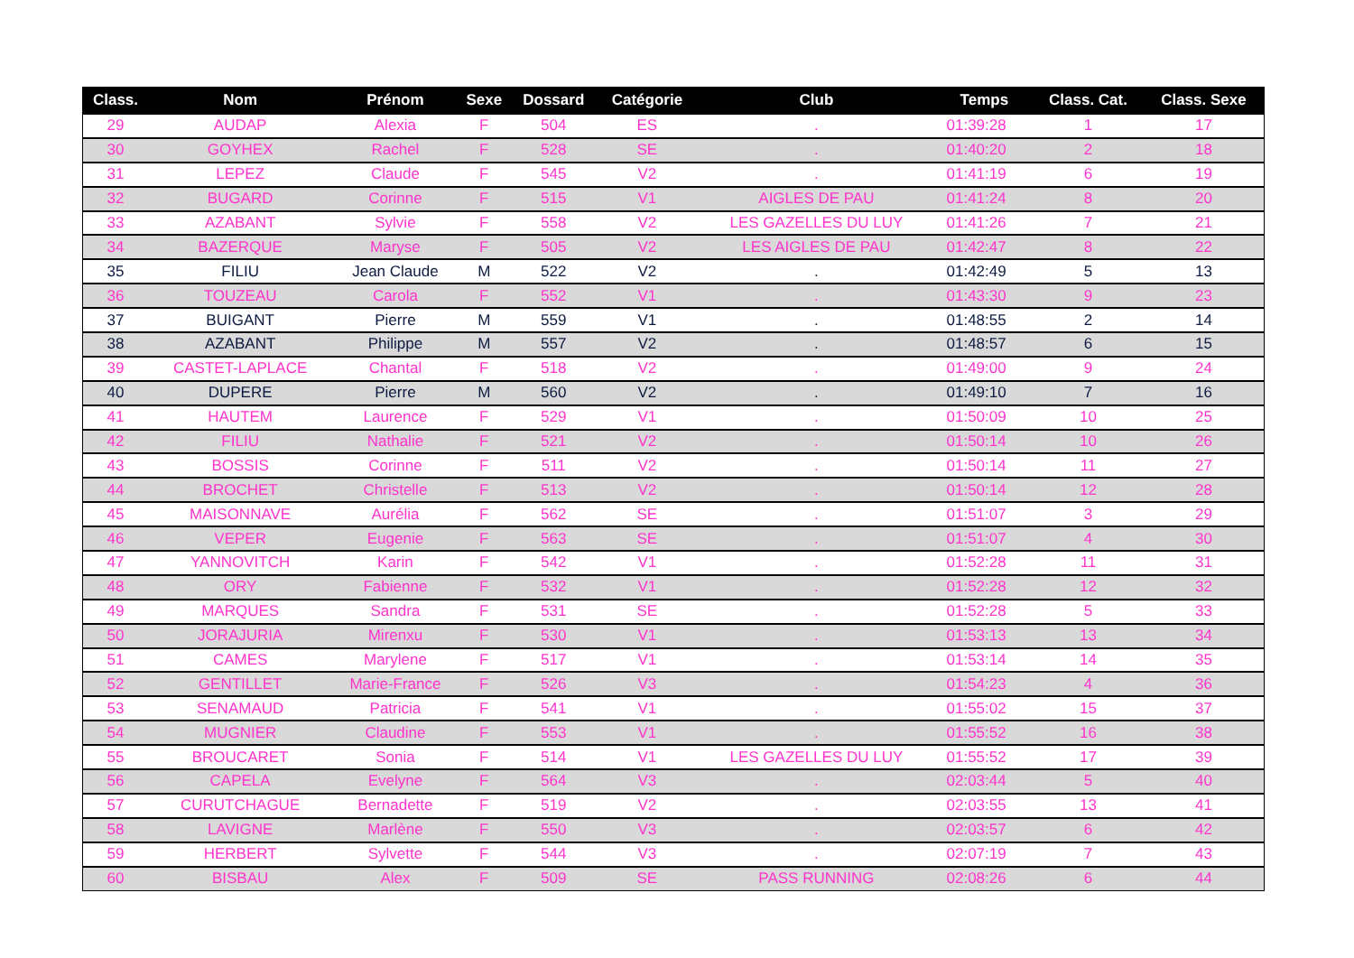| Class. | Nom | Prénom | Sexe | Dossard | Catégorie | Club | Temps | Class. Cat. | Class. Sexe |
| --- | --- | --- | --- | --- | --- | --- | --- | --- | --- |
| 29 | AUDAP | Alexia | F | 504 | ES | . | 01:39:28 | 1 | 17 |
| 30 | GOYHEX | Rachel | F | 528 | SE | . | 01:40:20 | 2 | 18 |
| 31 | LEPEZ | Claude | F | 545 | V2 | . | 01:41:19 | 6 | 19 |
| 32 | BUGARD | Corinne | F | 515 | V1 | AIGLES DE PAU | 01:41:24 | 8 | 20 |
| 33 | AZABANT | Sylvie | F | 558 | V2 | LES GAZELLES DU LUY | 01:41:26 | 7 | 21 |
| 34 | BAZERQUE | Maryse | F | 505 | V2 | LES AIGLES DE PAU | 01:42:47 | 8 | 22 |
| 35 | FILIU | Jean Claude | M | 522 | V2 | . | 01:42:49 | 5 | 13 |
| 36 | TOUZEAU | Carola | F | 552 | V1 | . | 01:43:30 | 9 | 23 |
| 37 | BUIGANT | Pierre | M | 559 | V1 | . | 01:48:55 | 2 | 14 |
| 38 | AZABANT | Philippe | M | 557 | V2 | . | 01:48:57 | 6 | 15 |
| 39 | CASTET-LAPLACE | Chantal | F | 518 | V2 | . | 01:49:00 | 9 | 24 |
| 40 | DUPERE | Pierre | M | 560 | V2 | . | 01:49:10 | 7 | 16 |
| 41 | HAUTEM | Laurence | F | 529 | V1 | . | 01:50:09 | 10 | 25 |
| 42 | FILIU | Nathalie | F | 521 | V2 | . | 01:50:14 | 10 | 26 |
| 43 | BOSSIS | Corinne | F | 511 | V2 | . | 01:50:14 | 11 | 27 |
| 44 | BROCHET | Christelle | F | 513 | V2 | . | 01:50:14 | 12 | 28 |
| 45 | MAISONNAVE | Aurélia | F | 562 | SE | . | 01:51:07 | 3 | 29 |
| 46 | VEPER | Eugenie | F | 563 | SE | . | 01:51:07 | 4 | 30 |
| 47 | YANNOVITCH | Karin | F | 542 | V1 | . | 01:52:28 | 11 | 31 |
| 48 | ORY | Fabienne | F | 532 | V1 | . | 01:52:28 | 12 | 32 |
| 49 | MARQUES | Sandra | F | 531 | SE | . | 01:52:28 | 5 | 33 |
| 50 | JORAJURIA | Mirenxu | F | 530 | V1 | . | 01:53:13 | 13 | 34 |
| 51 | CAMES | Marylene | F | 517 | V1 | . | 01:53:14 | 14 | 35 |
| 52 | GENTILLET | Marie-France | F | 526 | V3 | . | 01:54:23 | 4 | 36 |
| 53 | SENAMAUD | Patricia | F | 541 | V1 | . | 01:55:02 | 15 | 37 |
| 54 | MUGNIER | Claudine | F | 553 | V1 | . | 01:55:52 | 16 | 38 |
| 55 | BROUCARET | Sonia | F | 514 | V1 | LES GAZELLES DU LUY | 01:55:52 | 17 | 39 |
| 56 | CAPELA | Evelyne | F | 564 | V3 | . | 02:03:44 | 5 | 40 |
| 57 | CURUTCHAGUE | Bernadette | F | 519 | V2 | . | 02:03:55 | 13 | 41 |
| 58 | LAVIGNE | Marlène | F | 550 | V3 | . | 02:03:57 | 6 | 42 |
| 59 | HERBERT | Sylvette | F | 544 | V3 | . | 02:07:19 | 7 | 43 |
| 60 | BISBAU | Alex | F | 509 | SE | PASS RUNNING | 02:08:26 | 6 | 44 |